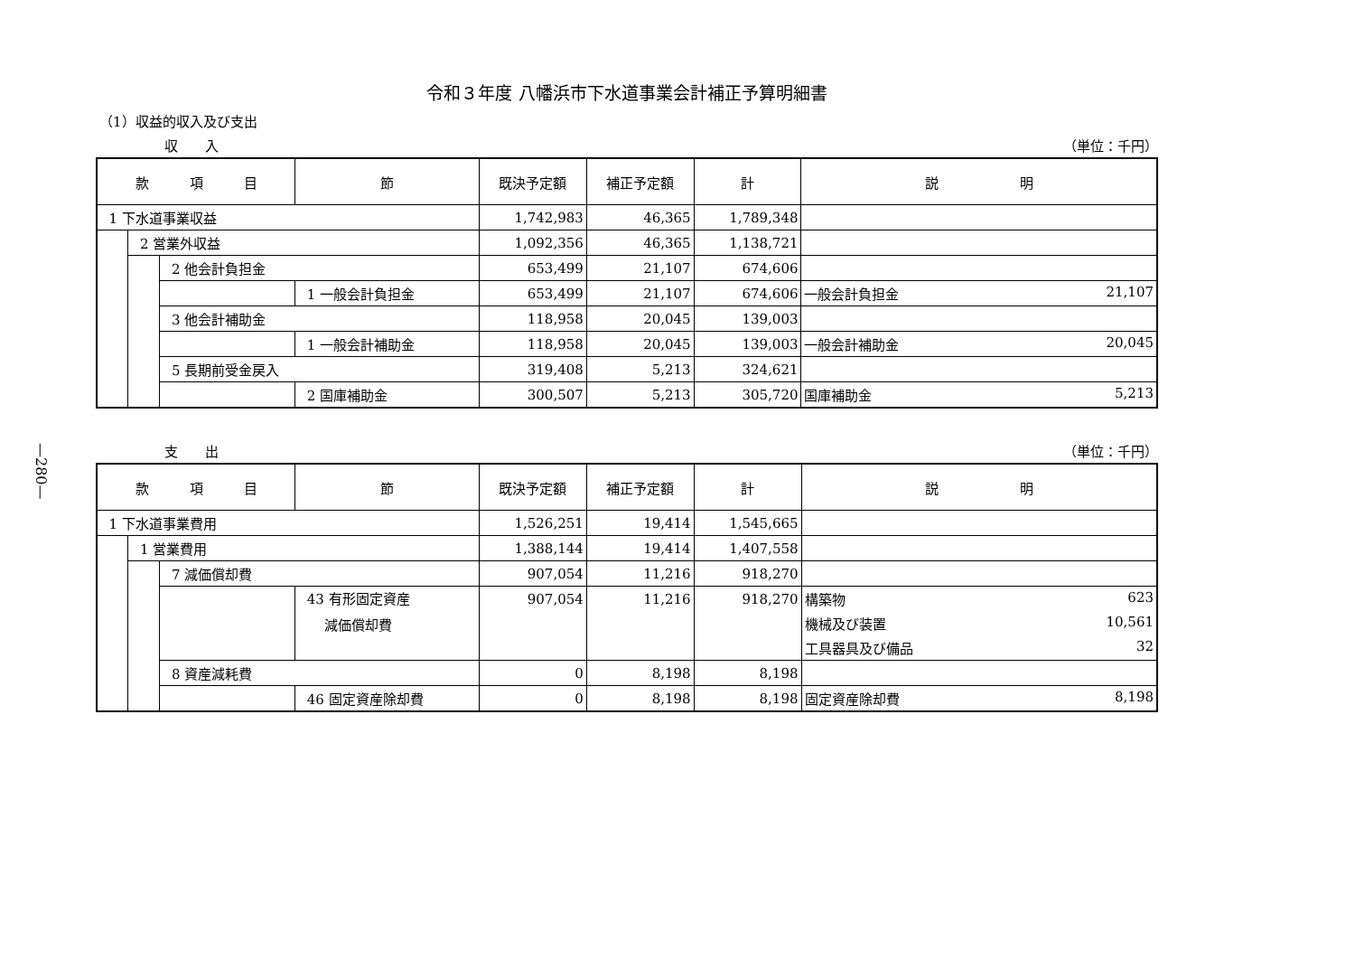—280—
令和３年度 八幡浜市下水道事業会計補正予算明細書
（1）収益的収入及び支出
収　　入 （単位：千円）
| 款 項 目 | | | 節 | 既決予定額 | 補正予定額 | 計 | 説 明 |
| --- | --- | --- | --- | --- | --- | --- | --- |
| 1 下水道事業収益 | | | | 1,742,983 | 46,365 | 1,789,348 | |
| | 2 営業外収益 | | | 1,092,356 | 46,365 | 1,138,721 | |
| | | 2 他会計負担金 | | 653,499 | 21,107 | 674,606 | |
| | | | 1 一般会計負担金 | 653,499 | 21,107 | 674,606 | 一般会計負担金 21,107 |
| | | 3 他会計補助金 | | 118,958 | 20,045 | 139,003 | |
| | | | 1 一般会計補助金 | 118,958 | 20,045 | 139,003 | 一般会計補助金 20,045 |
| | | 5 長期前受金戻入 | | 319,408 | 5,213 | 324,621 | |
| | | | 2 国庫補助金 | 300,507 | 5,213 | 305,720 | 国庫補助金 5,213 |
支　　出 （単位：千円）
| 款 項 目 | | | 節 | 既決予定額 | 補正予定額 | 計 | 説 明 |
| --- | --- | --- | --- | --- | --- | --- | --- |
| 1 下水道事業費用 | | | | 1,526,251 | 19,414 | 1,545,665 | |
| | 1 営業費用 | | | 1,388,144 | 19,414 | 1,407,558 | |
| | | 7 減価償却費 | | 907,054 | 11,216 | 918,270 | |
| | | | 43 有形固定資産 減価償却費 | 907,054 | 11,216 | 918,270 | 構築物 623 |
| | | | | | | | 機械及び装置 10,561 |
| | | | | | | | 工具器具及び備品 32 |
| | | 8 資産減耗費 | | 0 | 8,198 | 8,198 | |
| | | | 46 固定資産除却費 | 0 | 8,198 | 8,198 | 固定資産除却費 8,198 |